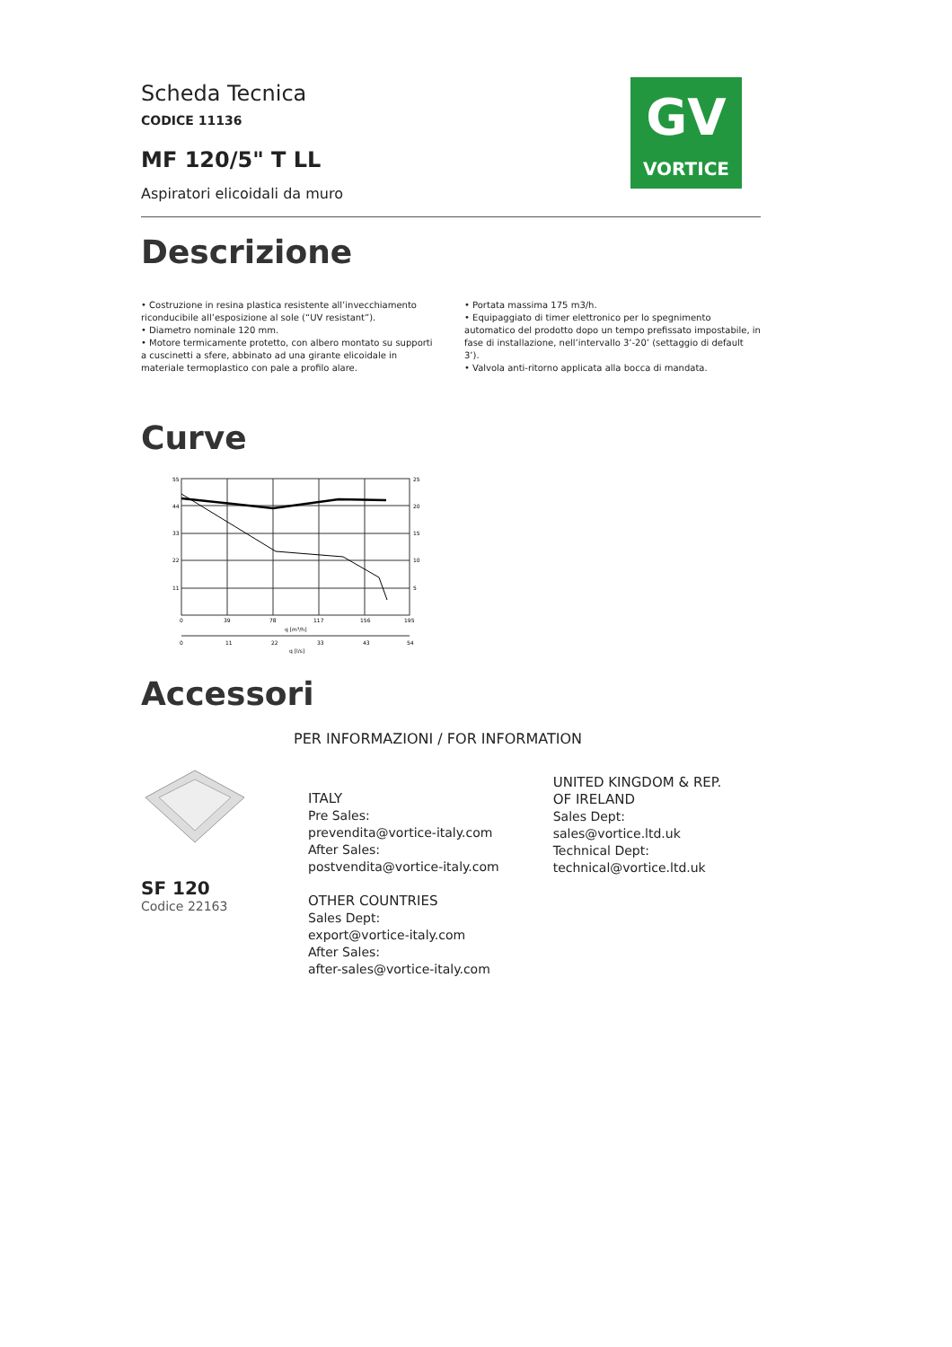GV
VORTICE
Scheda Tecnica
CODICE 11136
MF 120/5" T LL
Aspiratori elicoidali da muro
Descrizione
• Costruzione in resina plastica resistente all’invecchiamento riconducibile all’esposizione al sole (“UV resistant”).
• Diametro nominale 120 mm.
• Motore termicamente protetto, con albero montato su supporti a cuscinetti a sfere, abbinato ad una girante elicoidale in materiale termoplastico con pale a profilo alare.
• Portata massima 175 m3/h.
• Equipaggiato di timer elettronico per lo spegnimento automatico del prodotto dopo un tempo prefissato impostabile, in fase di installazione, nell’intervallo 3’-20’ (settaggio di default 3’).
• Valvola anti-ritorno applicata alla bocca di mandata.
Curve
55
44
33
22
11
25
20
15
10
5
0
39
78
117
156
195
q [m³/h]
0
11
22
33
43
54
q [l/s]
Accessori
SF 120
Codice 22163
PER INFORMAZIONI / FOR INFORMATION
ITALY
Pre Sales:
prevendita@vortice-italy.com
After Sales:
postvendita@vortice-italy.com
OTHER COUNTRIES
Sales Dept:
export@vortice-italy.com
After Sales:
after-sales@vortice-italy.com
UNITED KINGDOM & REP. OF IRELAND
Sales Dept:
sales@vortice.ltd.uk
Technical Dept:
technical@vortice.ltd.uk